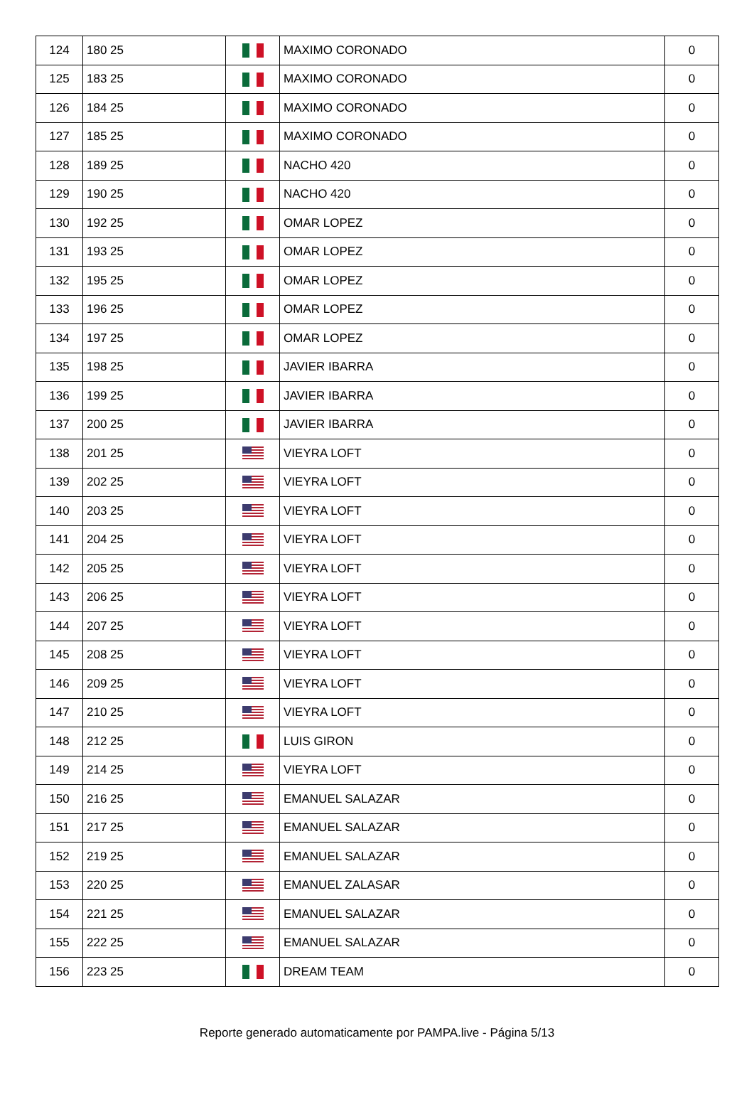| 124 | 180 25 | | MAXIMO CORONADO | 0 |
| 125 | 183 25 | | MAXIMO CORONADO | 0 |
| 126 | 184 25 | | MAXIMO CORONADO | 0 |
| 127 | 185 25 | | MAXIMO CORONADO | 0 |
| 128 | 189 25 | | NACHO 420 | 0 |
| 129 | 190 25 | | NACHO 420 | 0 |
| 130 | 192 25 | | OMAR LOPEZ | 0 |
| 131 | 193 25 | | OMAR LOPEZ | 0 |
| 132 | 195 25 | | OMAR LOPEZ | 0 |
| 133 | 196 25 | | OMAR LOPEZ | 0 |
| 134 | 197 25 | | OMAR LOPEZ | 0 |
| 135 | 198 25 | | JAVIER IBARRA | 0 |
| 136 | 199 25 | | JAVIER IBARRA | 0 |
| 137 | 200 25 | | JAVIER IBARRA | 0 |
| 138 | 201 25 | | VIEYRA LOFT | 0 |
| 139 | 202 25 | | VIEYRA LOFT | 0 |
| 140 | 203 25 | | VIEYRA LOFT | 0 |
| 141 | 204 25 | | VIEYRA LOFT | 0 |
| 142 | 205 25 | | VIEYRA LOFT | 0 |
| 143 | 206 25 | | VIEYRA LOFT | 0 |
| 144 | 207 25 | | VIEYRA LOFT | 0 |
| 145 | 208 25 | | VIEYRA LOFT | 0 |
| 146 | 209 25 | | VIEYRA LOFT | 0 |
| 147 | 210 25 | | VIEYRA LOFT | 0 |
| 148 | 212 25 | | LUIS GIRON | 0 |
| 149 | 214 25 | | VIEYRA LOFT | 0 |
| 150 | 216 25 | | EMANUEL SALAZAR | 0 |
| 151 | 217 25 | | EMANUEL SALAZAR | 0 |
| 152 | 219 25 | | EMANUEL SALAZAR | 0 |
| 153 | 220 25 | | EMANUEL ZALASAR | 0 |
| 154 | 221 25 | | EMANUEL SALAZAR | 0 |
| 155 | 222 25 | | EMANUEL SALAZAR | 0 |
| 156 | 223 25 | | DREAM TEAM | 0 |
Reporte generado automaticamente por PAMPA.live - Página 5/13